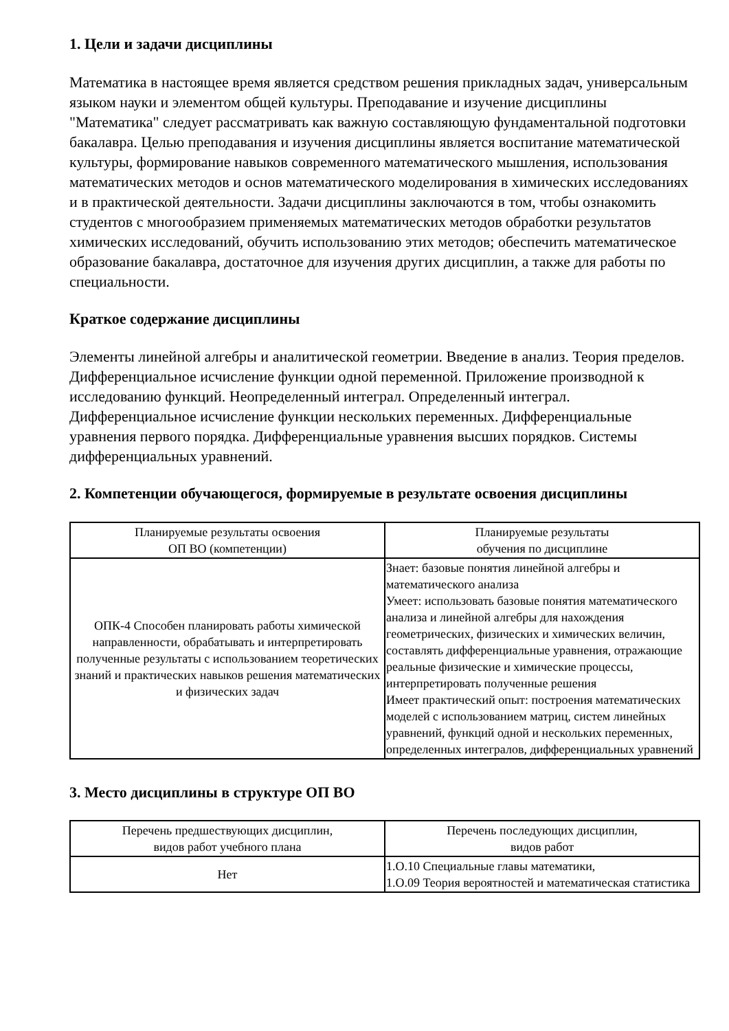1. Цели и задачи дисциплины
Математика в настоящее время является средством решения прикладных задач, универсальным языком науки и элементом общей культуры. Преподавание и изучение дисциплины "Математика" следует рассматривать как важную составляющую фундаментальной подготовки бакалавра. Целью преподавания и изучения дисциплины является воспитание математической культуры, формирование навыков современного математического мышления, использования математических методов и основ математического моделирования в химических исследованиях и в практической деятельности. Задачи дисциплины заключаются в том, чтобы ознакомить студентов с многообразием применяемых математических методов обработки результатов химических исследований, обучить использованию этих методов; обеспечить математическое образование бакалавра, достаточное для изучения других дисциплин, а также для работы по специальности.
Краткое содержание дисциплины
Элементы линейной алгебры и аналитической геометрии. Введение в анализ. Теория пределов. Дифференциальное исчисление функции одной переменной. Приложение производной к исследованию функций. Неопределенный интеграл. Определенный интеграл. Дифференциальное исчисление функции нескольких переменных. Дифференциальные уравнения первого порядка. Дифференциальные уравнения высших порядков. Системы дифференциальных уравнений.
2. Компетенции обучающегося, формируемые в результате освоения дисциплины
| Планируемые результаты освоения ОП ВО (компетенции) | Планируемые результаты обучения по дисциплине |
| --- | --- |
| ОПК-4 Способен планировать работы химической направленности, обрабатывать и интерпретировать полученные результаты с использованием теоретических знаний и практических навыков решения математических и физических задач | Знает: базовые понятия линейной алгебры и математического анализа Умеет: использовать базовые понятия математического анализа и линейной алгебры для нахождения геометрических, физических и химических величин, составлять дифференциальные уравнения, отражающие реальные физические и химические процессы, интерпретировать полученные решения Имеет практический опыт: построения математических моделей с использованием матриц, систем линейных уравнений, функций одной и нескольких переменных, определенных интегралов, дифференциальных уравнений |
3. Место дисциплины в структуре ОП ВО
| Перечень предшествующих дисциплин, видов работ учебного плана | Перечень последующих дисциплин, видов работ |
| --- | --- |
| Нет | 1.О.10 Специальные главы математики, 1.О.09 Теория вероятностей и математическая статистика |